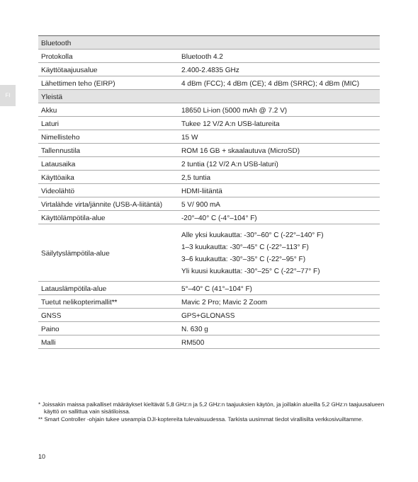FI
| Bluetooth | |
| Protokolla | Bluetooth 4.2 |
| Käyttötaajuusalue | 2.400-2.4835 GHz |
| Lähettimen teho (EIRP) | 4 dBm (FCC); 4 dBm (CE); 4 dBm (SRRC); 4 dBm (MIC) |
| Yleistä | |
| Akku | 18650 Li-ion (5000 mAh @ 7.2 V) |
| Laturi | Tukee 12 V/2 A:n USB-latureita |
| Nimellisteho | 15 W |
| Tallennustila | ROM 16 GB + skaalautuva (MicroSD) |
| Latausaika | 2 tuntia (12 V/2 A:n USB-laturi) |
| Käyttöaika | 2,5 tuntia |
| Videolähtö | HDMI-liitäntä |
| Virtalähde virta/jännite (USB-A-liitäntä) | 5 V/ 900 mA |
| Käyttölämpötila-alue | -20°–40° C (-4°–104° F) |
| Säilytyslämpötila-alue | Alle yksi kuukautta: -30°–60° C (-22°–140° F) 1–3 kuukautta: -30°–45° C (-22°–113° F) 3–6 kuukautta: -30°–35° C (-22°–95° F) Yli kuusi kuukautta: -30°–25° C (-22°–77° F) |
| Latauslämpötila-alue | 5°–40° C (41°–104° F) |
| Tuetut nelikopterimallit** | Mavic 2 Pro; Mavic 2 Zoom |
| GNSS | GPS+GLONASS |
| Paino | N. 630 g |
| Malli | RM500 |
* Joissakin maissa paikalliset määräykset kieltävät 5,8 GHz:n ja 5,2 GHz:n taajuuksien käytön, ja joillakin alueilla 5,2 GHz:n taajuusalueen käyttö on sallittua vain sisätiloissa.
** Smart Controller -ohjain tukee useampia DJI-koptereita tulevaisuudessa. Tarkista uusimmat tiedot virallisilta verkkosivuiltamme.
10